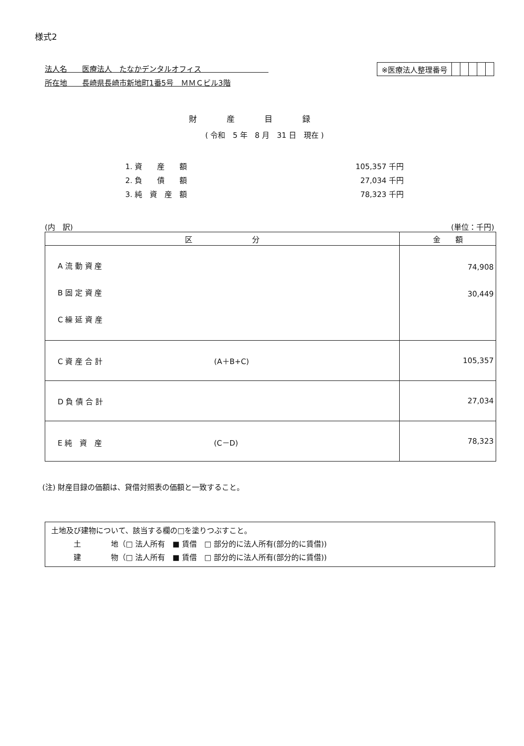様式2
法人名　　医療法人　たなかデンタルオフィス　　　　　　　　　
所在地　　長崎県長崎市新地町1番5号　ＭＭＣビル3階
| ※医療法人整理番号 | | | | | |
財産目録
( 令和　5 年　8 月　31 日　現在 )
1. 資　　産　　額 105,357 千円
2. 負　　債　　額 27,034 千円
3. 純　資　産　額 78,323 千円
(内　訳) (単位：千円)
| 区 分 | 金 額 |
| --- | --- |
| A 流 動 資 産 B 固 定 資 産 C 繰 延 資 産 | 74,908 30,449 |
| C 資 産 合 計 (A＋B+C) | 105,357 |
| D 負 債 合 計 | 27,034 |
| E 純 資 産 (C－D) | 78,323 |
(注) 財産目録の価額は、貸借対照表の価額と一致すること。
土地及び建物について、該当する欄の□を塗りつぶすこと。
　　　土　　　　地（□ 法人所有　■ 賃借　□ 部分的に法人所有(部分的に賃借))
　　　建　　　　物（□ 法人所有　■ 賃借　□ 部分的に法人所有(部分的に賃借))